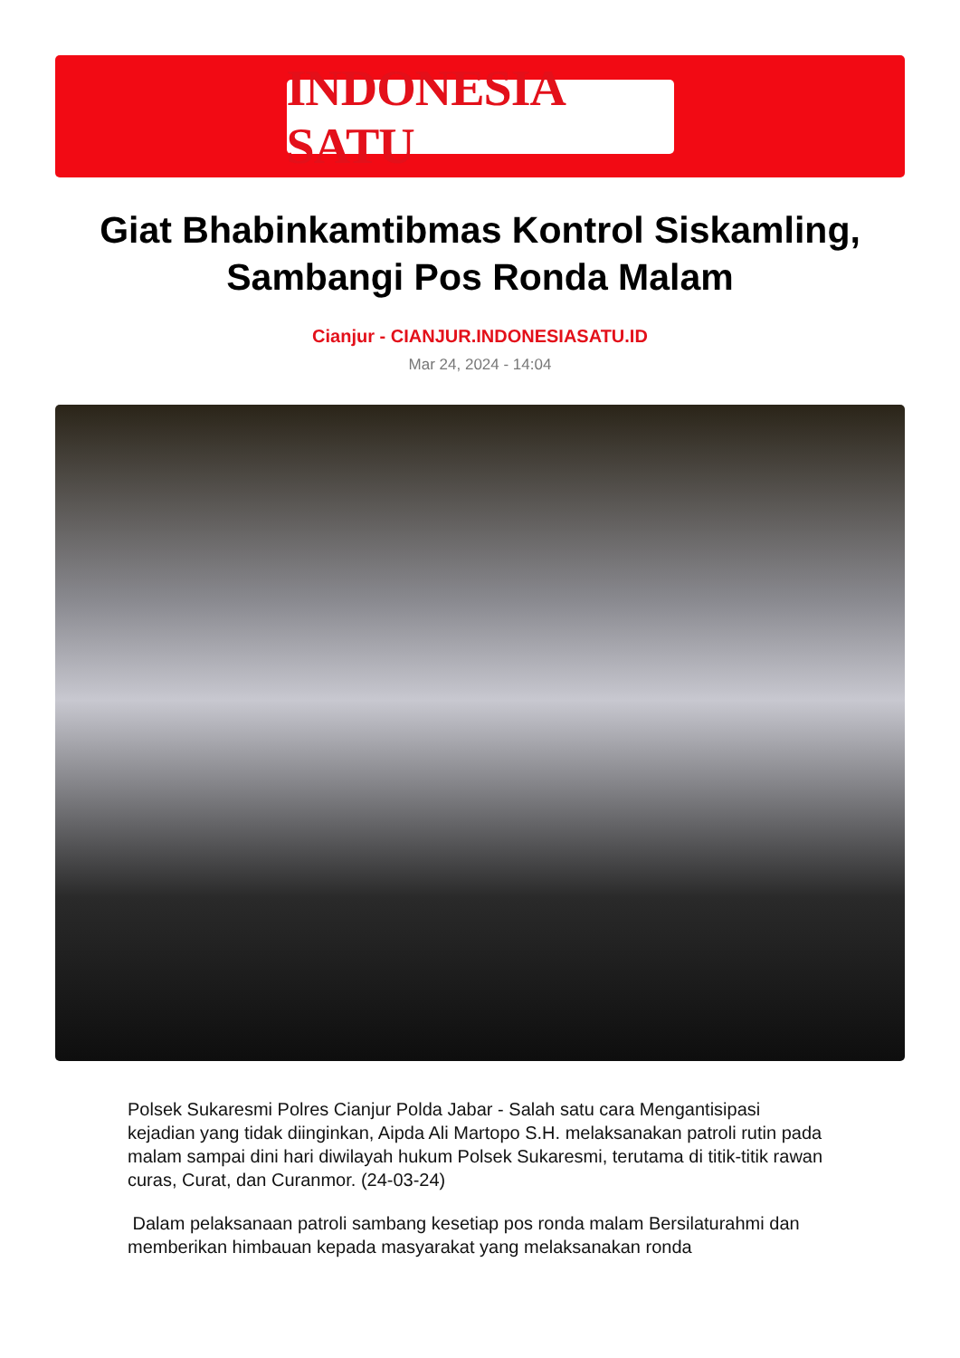INDONESIA SATU
Giat Bhabinkamtibmas Kontrol Siskamling, Sambangi Pos Ronda Malam
Cianjur - CIANJUR.INDONESIASATU.ID
Mar 24, 2024 - 14:04
Polsek Sukaresmi Polres Cianjur Polda Jabar - Salah satu cara Mengantisipasi kejadian yang tidak diinginkan, Aipda Ali Martopo S.H. melaksanakan patroli rutin pada malam sampai dini hari diwilayah hukum Polsek Sukaresmi, terutama di titik-titik rawan curas, Curat, dan Curanmor. (24-03-24)
Dalam pelaksanaan patroli sambang kesetiap pos ronda malam Bersilaturahmi dan memberikan himbauan kepada masyarakat yang melaksanakan ronda